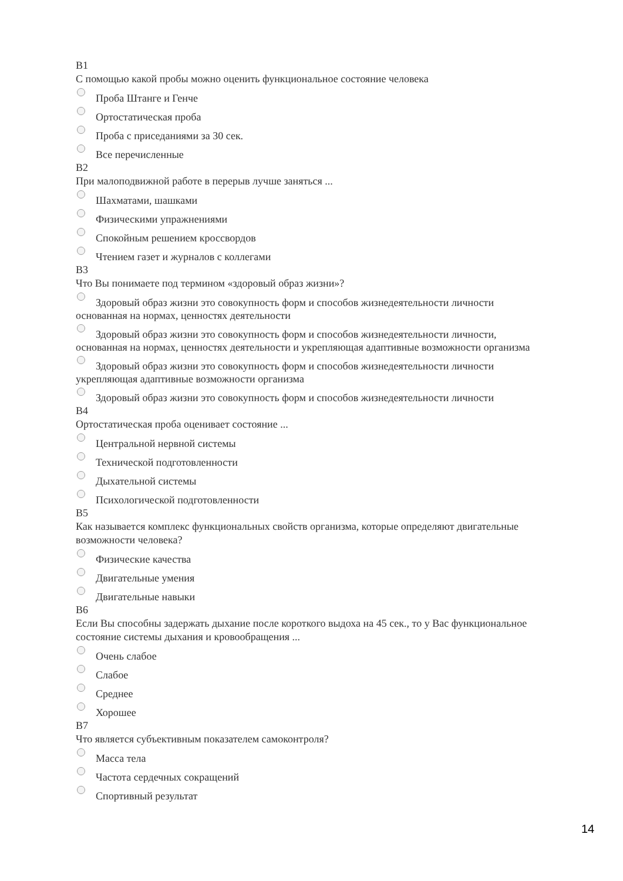В1
С помощью какой пробы можно оценить функциональное состояние человека
Проба Штанге и Генче
Ортостатическая проба
Проба с приседаниями за 30 сек.
Все перечисленные
В2
При малоподвижной работе в перерыв лучше заняться ...
Шахматами, шашками
Физическими упражнениями
Спокойным решением кроссвордов
Чтением газет и журналов с коллегами
В3
Что Вы понимаете под термином «здоровый образ жизни»?
Здоровый образ жизни это совокупность форм и способов жизнедеятельности личности основанная на нормах, ценностях деятельности
Здоровый образ жизни это совокупность форм и способов жизнедеятельности личности, основанная на нормах, ценностях деятельности и укрепляющая адаптивные возможности организма
Здоровый образ жизни это совокупность форм и способов жизнедеятельности личности укрепляющая адаптивные возможности организма
Здоровый образ жизни это совокупность форм и способов жизнедеятельности личности
В4
Ортостатическая проба оценивает состояние ...
Центральной нервной системы
Технической подготовленности
Дыхательной системы
Психологической подготовленности
В5
Как называется комплекс функциональных свойств организма, которые определяют двигательные возможности человека?
Физические качества
Двигательные умения
Двигательные навыки
В6
Если Вы способны задержать дыхание после короткого выдоха на 45 сек., то у Вас функциональное состояние системы дыхания и кровообращения ...
Очень слабое
Слабое
Среднее
Хорошее
В7
Что является субъективным показателем самоконтроля?
Масса тела
Частота сердечных сокращений
Спортивный результат
14